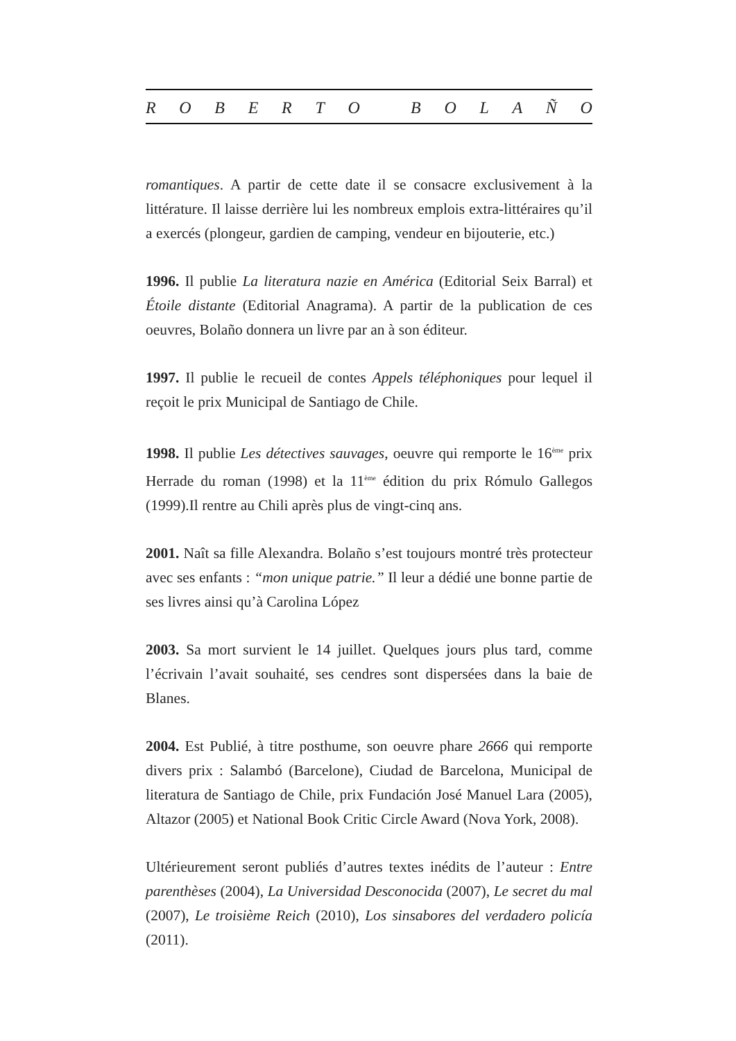ROBERTO BOLAÑO
romantiques. A partir de cette date il se consacre exclusivement à la littérature. Il laisse derrière lui les nombreux emplois extra-littéraires qu’il a exercés (plongeur, gardien de camping, vendeur en bijouterie, etc.)
1996. Il publie La literatura nazie en América (Editorial Seix Barral) et Étoile distante (Editorial Anagrama). A partir de la publication de ces oeuvres, Bolaño donnera un livre par an à son éditeur.
1997. Il publie le recueil de contes Appels téléphoniques pour lequel il reçoit le prix Municipal de Santiago de Chile.
1998. Il publie Les détectives sauvages, oeuvre qui remporte le 16<sup>ème</sup> prix Herrade du roman (1998) et la 11<sup>ème</sup> édition du prix Rómulo Gallegos (1999).Il rentre au Chili après plus de vingt-cinq ans.
2001. Naît sa fille Alexandra. Bolaño s’est toujours montré très protecteur avec ses enfants : “mon unique patrie.” Il leur a dédié une bonne partie de ses livres ainsi qu’à Carolina López
2003. Sa mort survient le 14 juillet. Quelques jours plus tard, comme l’écrivain l’avait souhaité, ses cendres sont dispersées dans la baie de Blanes.
2004. Est Publié, à titre posthume, son oeuvre phare 2666 qui remporte divers prix : Salambó (Barcelone), Ciudad de Barcelona, Municipal de literatura de Santiago de Chile, prix Fundación José Manuel Lara (2005), Altazor (2005) et National Book Critic Circle Award (Nova York, 2008).
Ultérieurement seront publiés d’autres textes inédits de l’auteur : Entre parenthèses (2004), La Universidad Desconocida (2007), Le secret du mal (2007), Le troisième Reich (2010), Los sinsabores del verdadero policía (2011).